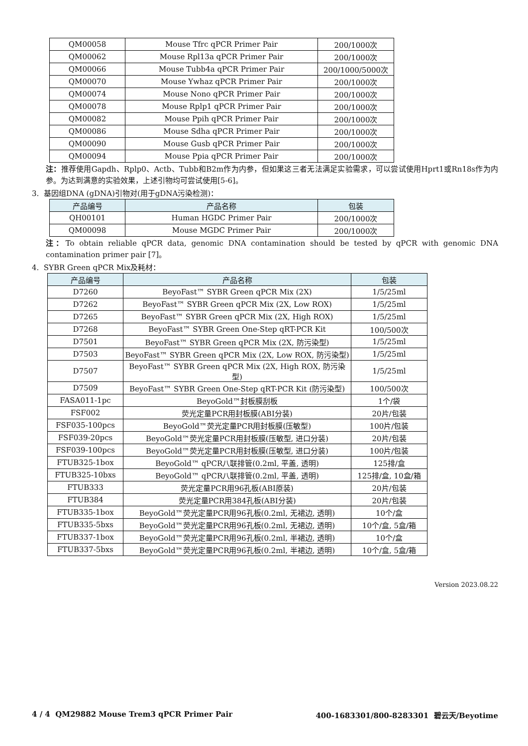| QM00058 | Mouse Tfrc qPCR Primer Pair | 200/1000次 |
| QM00062 | Mouse Rpl13a qPCR Primer Pair | 200/1000次 |
| QM00066 | Mouse Tubb4a qPCR Primer Pair | 200/1000/5000次 |
| QM00070 | Mouse Ywhaz qPCR Primer Pair | 200/1000次 |
| QM00074 | Mouse Nono qPCR Primer Pair | 200/1000次 |
| QM00078 | Mouse Rplp1 qPCR Primer Pair | 200/1000次 |
| QM00082 | Mouse Ppih qPCR Primer Pair | 200/1000次 |
| QM00086 | Mouse Sdha qPCR Primer Pair | 200/1000次 |
| QM00090 | Mouse Gusb qPCR Primer Pair | 200/1000次 |
| QM00094 | Mouse Ppia qPCR Primer Pair | 200/1000次 |
注：推荐使用Gapdh、Rplp0、Actb、Tubb和B2m作为内参，但如果这三者无法满足实验需求，可以尝试使用Hprt1或Rn18s作为内参。为达到满意的实验效果，上述引物均可尝试使用[5-6]。
3. 基因组DNA (gDNA)引物对(用于gDNA污染检测)：
| 产品编号 | 产品名称 | 包装 |
| --- | --- | --- |
| QH00101 | Human HGDC Primer Pair | 200/1000次 |
| QM00098 | Mouse MGDC Primer Pair | 200/1000次 |
注：To obtain reliable qPCR data, genomic DNA contamination should be tested by qPCR with genomic DNA contamination primer pair [7]。
4. SYBR Green qPCR Mix及耗材：
| 产品编号 | 产品名称 | 包装 |
| --- | --- | --- |
| D7260 | BeyoFast™ SYBR Green qPCR Mix (2X) | 1/5/25ml |
| D7262 | BeyoFast™ SYBR Green qPCR Mix (2X, Low ROX) | 1/5/25ml |
| D7265 | BeyoFast™ SYBR Green qPCR Mix (2X, High ROX) | 1/5/25ml |
| D7268 | BeyoFast™ SYBR Green One-Step qRT-PCR Kit | 100/500次 |
| D7501 | BeyoFast™ SYBR Green qPCR Mix (2X, 防污染型) | 1/5/25ml |
| D7503 | BeyoFast™ SYBR Green qPCR Mix (2X, Low ROX, 防污染型) | 1/5/25ml |
| D7507 | BeyoFast™ SYBR Green qPCR Mix (2X, High ROX, 防污染型) | 1/5/25ml |
| D7509 | BeyoFast™ SYBR Green One-Step qRT-PCR Kit (防污染型) | 100/500次 |
| FASA011-1pc | BeyoGold™封板膜刮板 | 1个/袋 |
| FSF002 | 荧光定量PCR用封板膜(ABI分装) | 20片/包装 |
| FSF035-100pcs | BeyoGold™荧光定量PCR用封板膜(压敏型) | 100片/包装 |
| FSF039-20pcs | BeyoGold™荧光定量PCR用封板膜(压敏型, 进口分装) | 20片/包装 |
| FSF039-100pcs | BeyoGold™荧光定量PCR用封板膜(压敏型, 进口分装) | 100片/包装 |
| FTUB325-1box | BeyoGold™ qPCR八联排管(0.2ml, 平盖, 透明) | 125排/盒 |
| FTUB325-10bxs | BeyoGold™ qPCR八联排管(0.2ml, 平盖, 透明) | 125排/盒, 10盒/箱 |
| FTUB333 | 荧光定量PCR用96孔板(ABI原装) | 20片/包装 |
| FTUB384 | 荧光定量PCR用384孔板(ABI分装) | 20片/包装 |
| FTUB335-1box | BeyoGold™荧光定量PCR用96孔板(0.2ml, 无裙边, 透明) | 10个/盒 |
| FTUB335-5bxs | BeyoGold™荧光定量PCR用96孔板(0.2ml, 无裙边, 透明) | 10个/盒, 5盒/箱 |
| FTUB337-1box | BeyoGold™荧光定量PCR用96孔板(0.2ml, 半裙边, 透明) | 10个/盒 |
| FTUB337-5bxs | BeyoGold™荧光定量PCR用96孔板(0.2ml, 半裙边, 透明) | 10个/盒, 5盒/箱 |
Version 2023.08.22
4 / 4 QM29882 Mouse Trem3 qPCR Primer Pair 400-1683301/800-8283301 碧云天/Beyotime